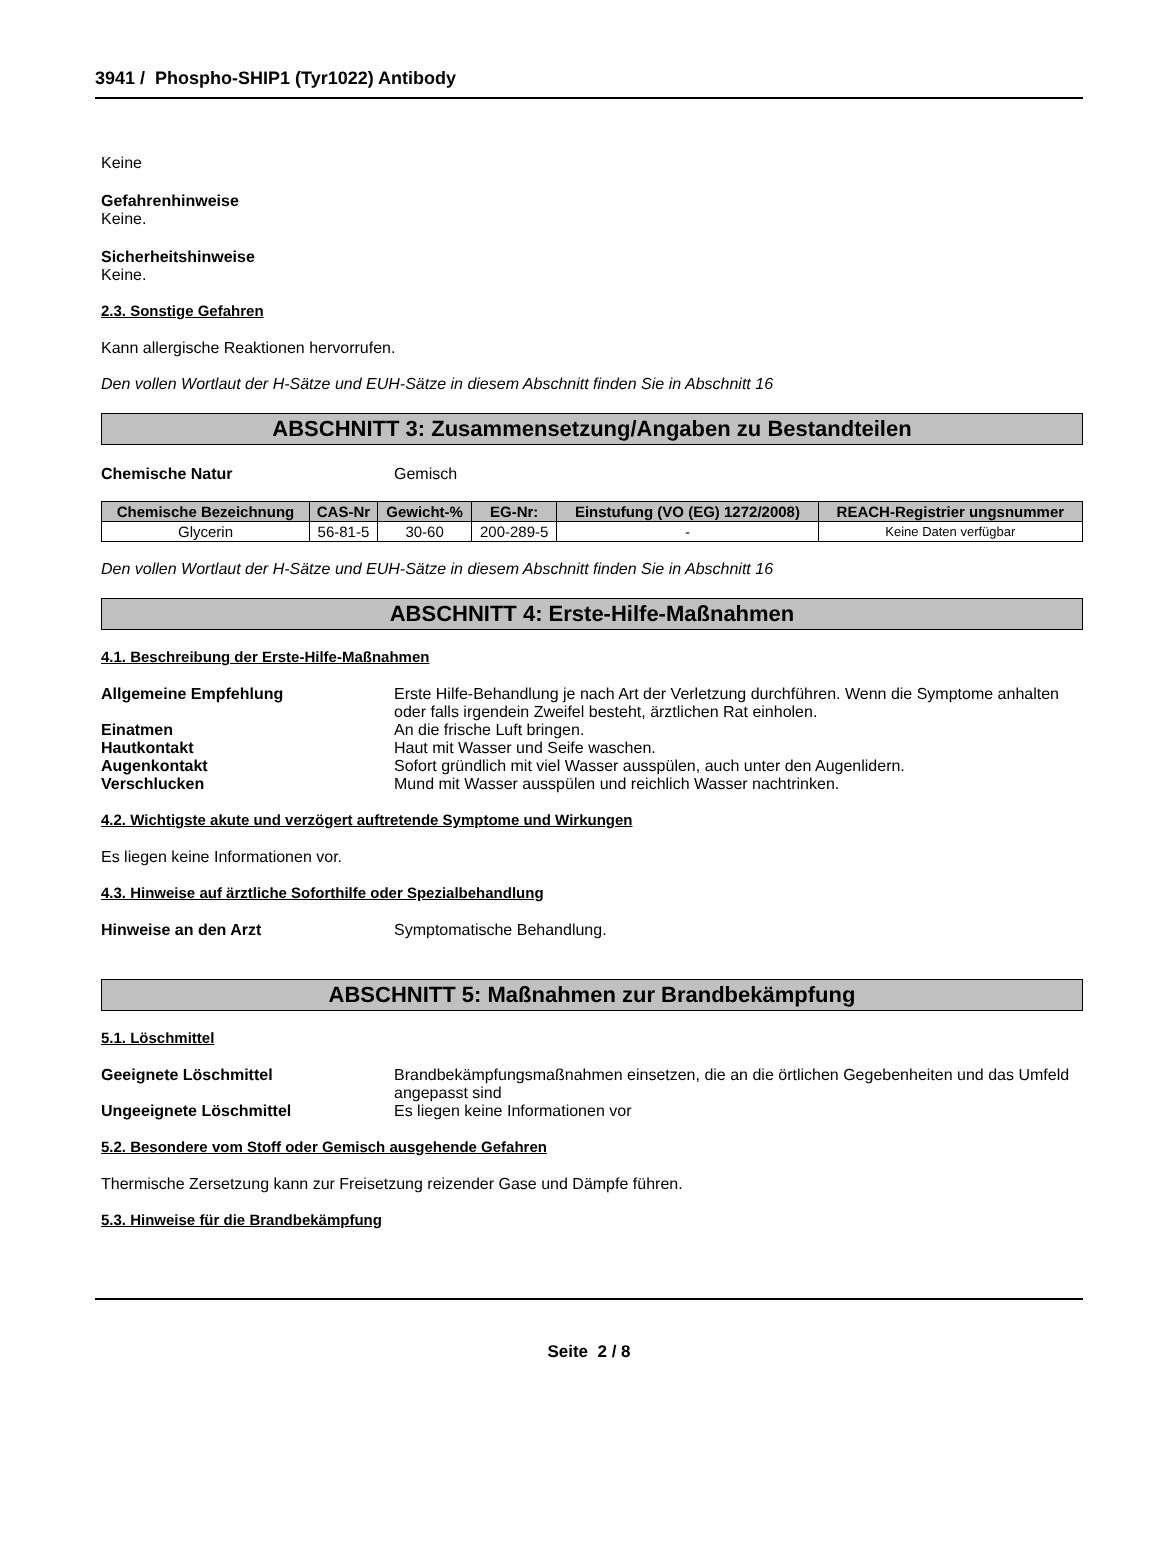3941 / Phospho-SHIP1 (Tyr1022) Antibody
Keine
Gefahrenhinweise
Keine.
Sicherheitshinweise
Keine.
2.3. Sonstige Gefahren
Kann allergische Reaktionen hervorrufen.
Den vollen Wortlaut der H-Sätze und EUH-Sätze in diesem Abschnitt finden Sie in Abschnitt 16
ABSCHNITT 3: Zusammensetzung/Angaben zu Bestandteilen
Chemische Natur Gemisch
| Chemische Bezeichnung | CAS-Nr | Gewicht-% | EG-Nr: | Einstufung (VO (EG) 1272/2008) | REACH-Registrier ungsnummer |
| --- | --- | --- | --- | --- | --- |
| Glycerin | 56-81-5 | 30-60 | 200-289-5 | - | Keine Daten verfügbar |
Den vollen Wortlaut der H-Sätze und EUH-Sätze in diesem Abschnitt finden Sie in Abschnitt 16
ABSCHNITT 4: Erste-Hilfe-Maßnahmen
4.1. Beschreibung der Erste-Hilfe-Maßnahmen
Allgemeine Empfehlung Erste Hilfe-Behandlung je nach Art der Verletzung durchführen. Wenn die Symptome anhalten oder falls irgendein Zweifel besteht, ärztlichen Rat einholen.
Einatmen An die frische Luft bringen.
Hautkontakt Haut mit Wasser und Seife waschen.
Augenkontakt Sofort gründlich mit viel Wasser ausspülen, auch unter den Augenlidern.
Verschlucken Mund mit Wasser ausspülen und reichlich Wasser nachtrinken.
4.2. Wichtigste akute und verzögert auftretende Symptome und Wirkungen
Es liegen keine Informationen vor.
4.3. Hinweise auf ärztliche Soforthilfe oder Spezialbehandlung
Hinweise an den Arzt Symptomatische Behandlung.
ABSCHNITT 5: Maßnahmen zur Brandbekämpfung
5.1. Löschmittel
Geeignete Löschmittel Brandbekämpfungsmaßnahmen einsetzen, die an die örtlichen Gegebenheiten und das Umfeld angepasst sind
Ungeeignete Löschmittel Es liegen keine Informationen vor
5.2. Besondere vom Stoff oder Gemisch ausgehende Gefahren
Thermische Zersetzung kann zur Freisetzung reizender Gase und Dämpfe führen.
5.3. Hinweise für die Brandbekämpfung
Seite 2 / 8